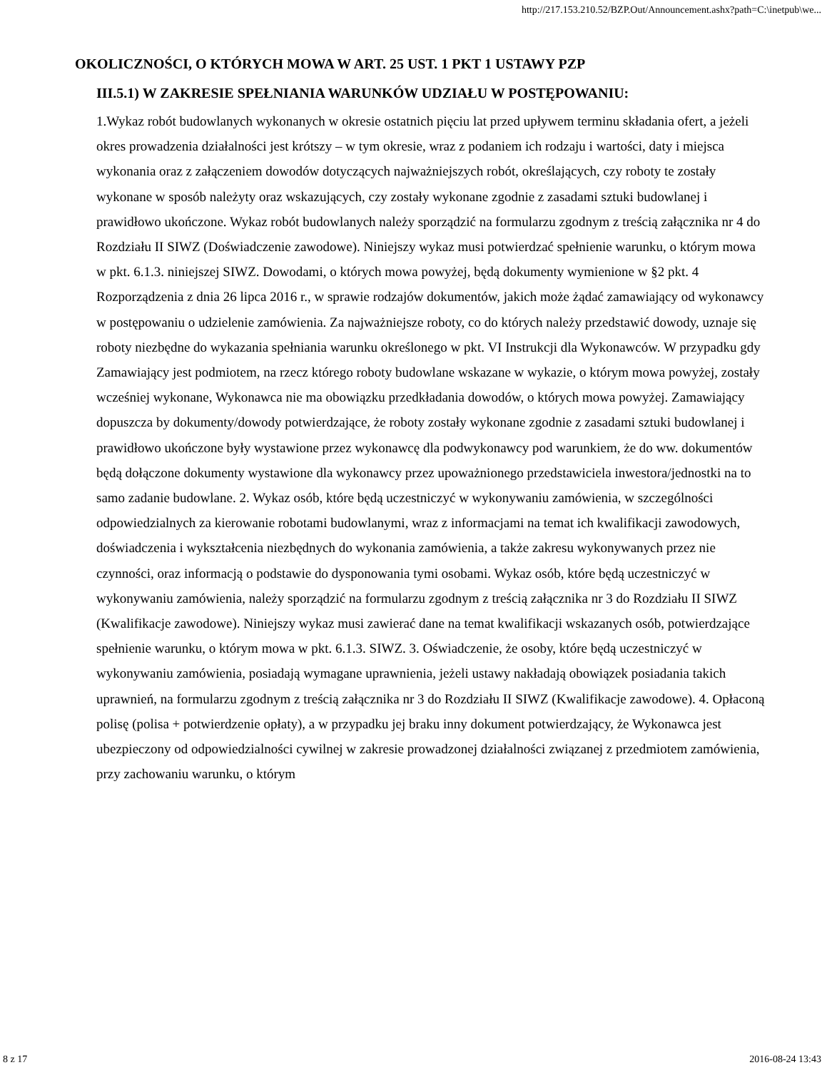http://217.153.210.52/BZP.Out/Announcement.ashx?path=C:\inetpub\we...
OKOLICZNOŚCI, O KTÓRYCH MOWA W ART. 25 UST. 1 PKT 1 USTAWY PZP
III.5.1) W ZAKRESIE SPEŁNIANIA WARUNKÓW UDZIAŁU W POSTĘPOWANIU:
1.Wykaz robót budowlanych wykonanych w okresie ostatnich pięciu lat przed upływem terminu składania ofert, a jeżeli okres prowadzenia działalności jest krótszy – w tym okresie, wraz z podaniem ich rodzaju i wartości, daty i miejsca wykonania oraz z załączeniem dowodów dotyczących najważniejszych robót, określających, czy roboty te zostały wykonane w sposób należyty oraz wskazujących, czy zostały wykonane zgodnie z zasadami sztuki budowlanej i prawidłowo ukończone. Wykaz robót budowlanych należy sporządzić na formularzu zgodnym z treścią załącznika nr 4 do Rozdziału II SIWZ (Doświadczenie zawodowe). Niniejszy wykaz musi potwierdzać spełnienie warunku, o którym mowa w pkt. 6.1.3. niniejszej SIWZ. Dowodami, o których mowa powyżej, będą dokumenty wymienione w §2 pkt. 4 Rozporządzenia z dnia 26 lipca 2016 r., w sprawie rodzajów dokumentów, jakich może żądać zamawiający od wykonawcy w postępowaniu o udzielenie zamówienia. Za najważniejsze roboty, co do których należy przedstawić dowody, uznaje się roboty niezbędne do wykazania spełniania warunku określonego w pkt. VI Instrukcji dla Wykonawców. W przypadku gdy Zamawiający jest podmiotem, na rzecz którego roboty budowlane wskazane w wykazie, o którym mowa powyżej, zostały wcześniej wykonane, Wykonawca nie ma obowiązku przedkładania dowodów, o których mowa powyżej. Zamawiający dopuszcza by dokumenty/dowody potwierdzające, że roboty zostały wykonane zgodnie z zasadami sztuki budowlanej i prawidłowo ukończone były wystawione przez wykonawcę dla podwykonawcy pod warunkiem, że do ww. dokumentów będą dołączone dokumenty wystawione dla wykonawcy przez upoważnionego przedstawiciela inwestora/jednostki na to samo zadanie budowlane. 2. Wykaz osób, które będą uczestniczyć w wykonywaniu zamówienia, w szczególności odpowiedzialnych za kierowanie robotami budowlanymi, wraz z informacjami na temat ich kwalifikacji zawodowych, doświadczenia i wykształcenia niezbędnych do wykonania zamówienia, a także zakresu wykonywanych przez nie czynności, oraz informacją o podstawie do dysponowania tymi osobami. Wykaz osób, które będą uczestniczyć w wykonywaniu zamówienia, należy sporządzić na formularzu zgodnym z treścią załącznika nr 3 do Rozdziału II SIWZ (Kwalifikacje zawodowe). Niniejszy wykaz musi zawierać dane na temat kwalifikacji wskazanych osób, potwierdzające spełnienie warunku, o którym mowa w pkt. 6.1.3. SIWZ. 3. Oświadczenie, że osoby, które będą uczestniczyć w wykonywaniu zamówienia, posiadają wymagane uprawnienia, jeżeli ustawy nakładają obowiązek posiadania takich uprawnień, na formularzu zgodnym z treścią załącznika nr 3 do Rozdziału II SIWZ (Kwalifikacje zawodowe). 4. Opłaconą polisę (polisa + potwierdzenie opłaty), a w przypadku jej braku inny dokument potwierdzający, że Wykonawca jest ubezpieczony od odpowiedzialności cywilnej w zakresie prowadzonej działalności związanej z przedmiotem zamówienia, przy zachowaniu warunku, o którym
8 z 17 2016-08-24 13:43